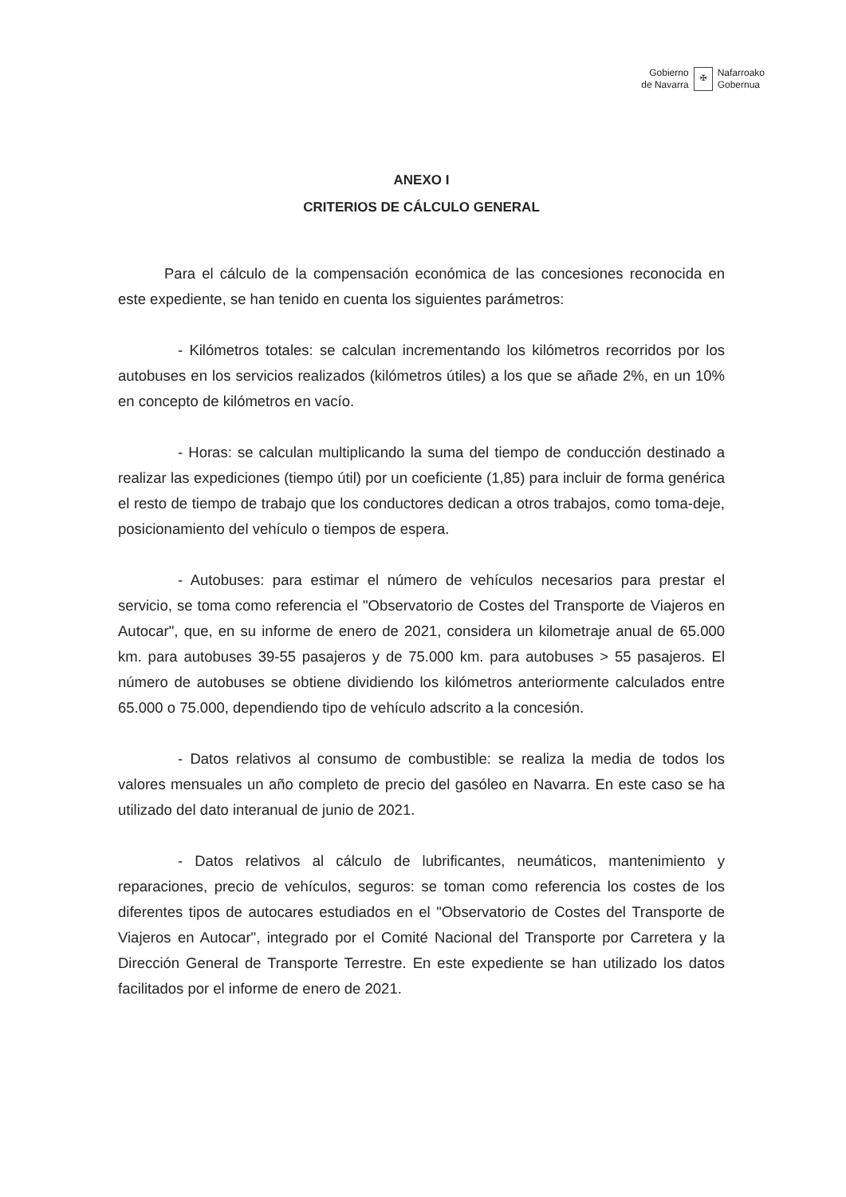Gobierno
de Navarra
✠
Nafarroako
Gobernua
ANEXO I
CRITERIOS DE CÁLCULO GENERAL
Para el cálculo de la compensación económica de las concesiones reconocida en este expediente, se han tenido en cuenta los siguientes parámetros:
- Kilómetros totales: se calculan incrementando los kilómetros recorridos por los autobuses en los servicios realizados (kilómetros útiles) a los que se añade 2%, en un 10% en concepto de kilómetros en vacío.
- Horas: se calculan multiplicando la suma del tiempo de conducción destinado a realizar las expediciones (tiempo útil) por un coeficiente (1,85) para incluir de forma genérica el resto de tiempo de trabajo que los conductores dedican a otros trabajos, como toma-deje, posicionamiento del vehículo o tiempos de espera.
- Autobuses: para estimar el número de vehículos necesarios para prestar el servicio, se toma como referencia el "Observatorio de Costes del Transporte de Viajeros en Autocar", que, en su informe de enero de 2021, considera un kilometraje anual de 65.000 km. para autobuses 39-55 pasajeros y de 75.000 km. para autobuses > 55 pasajeros. El número de autobuses se obtiene dividiendo los kilómetros anteriormente calculados entre 65.000 o 75.000, dependiendo tipo de vehículo adscrito a la concesión.
- Datos relativos al consumo de combustible: se realiza la media de todos los valores mensuales un año completo de precio del gasóleo en Navarra. En este caso se ha utilizado del dato interanual de junio de 2021.
- Datos relativos al cálculo de lubrificantes, neumáticos, mantenimiento y reparaciones, precio de vehículos, seguros: se toman como referencia los costes de los diferentes tipos de autocares estudiados en el "Observatorio de Costes del Transporte de Viajeros en Autocar", integrado por el Comité Nacional del Transporte por Carretera y la Dirección General de Transporte Terrestre. En este expediente se han utilizado los datos facilitados por el informe de enero de 2021.